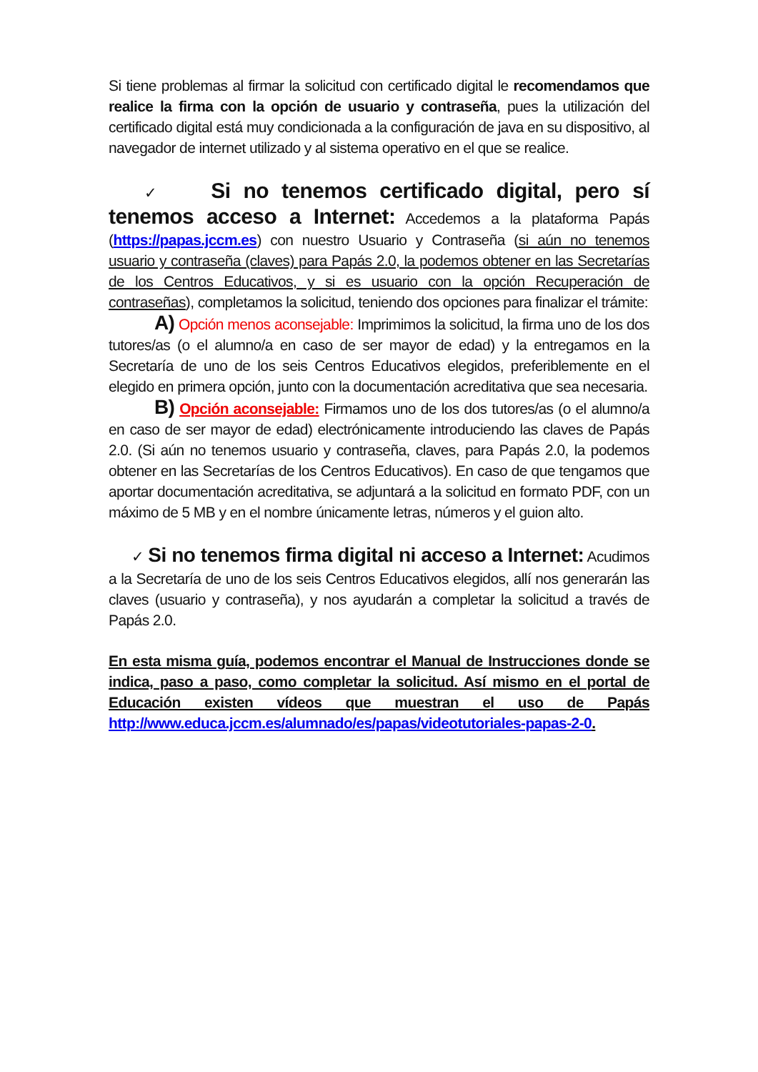Si tiene problemas al firmar la solicitud con certificado digital le recomendamos que realice la firma con la opción de usuario y contraseña, pues la utilización del certificado digital está muy condicionada a la configuración de java en su dispositivo, al navegador de internet utilizado y al sistema operativo en el que se realice.
✓ Si no tenemos certificado digital, pero sí tenemos acceso a Internet: Accedemos a la plataforma Papás (https://papas.jccm.es) con nuestro Usuario y Contraseña (si aún no tenemos usuario y contraseña (claves) para Papás 2.0, la podemos obtener en las Secretarías de los Centros Educativos, y si es usuario con la opción Recuperación de contraseñas), completamos la solicitud, teniendo dos opciones para finalizar el trámite:
A) Opción menos aconsejable: Imprimimos la solicitud, la firma uno de los dos tutores/as (o el alumno/a en caso de ser mayor de edad) y la entregamos en la Secretaría de uno de los seis Centros Educativos elegidos, preferiblemente en el elegido en primera opción, junto con la documentación acreditativa que sea necesaria.
B) Opción aconsejable: Firmamos uno de los dos tutores/as (o el alumno/a en caso de ser mayor de edad) electrónicamente introduciendo las claves de Papás 2.0. (Si aún no tenemos usuario y contraseña, claves, para Papás 2.0, la podemos obtener en las Secretarías de los Centros Educativos). En caso de que tengamos que aportar documentación acreditativa, se adjuntará a la solicitud en formato PDF, con un máximo de 5 MB y en el nombre únicamente letras, números y el guion alto.
✓ Si no tenemos firma digital ni acceso a Internet: Acudimos a la Secretaría de uno de los seis Centros Educativos elegidos, allí nos generarán las claves (usuario y contraseña), y nos ayudarán a completar la solicitud a través de Papás 2.0.
En esta misma guía, podemos encontrar el Manual de Instrucciones donde se indica, paso a paso, como completar la solicitud. Así mismo en el portal de Educación existen vídeos que muestran el uso de Papás http://www.educa.jccm.es/alumnado/es/papas/videotutoriales-papas-2-0.